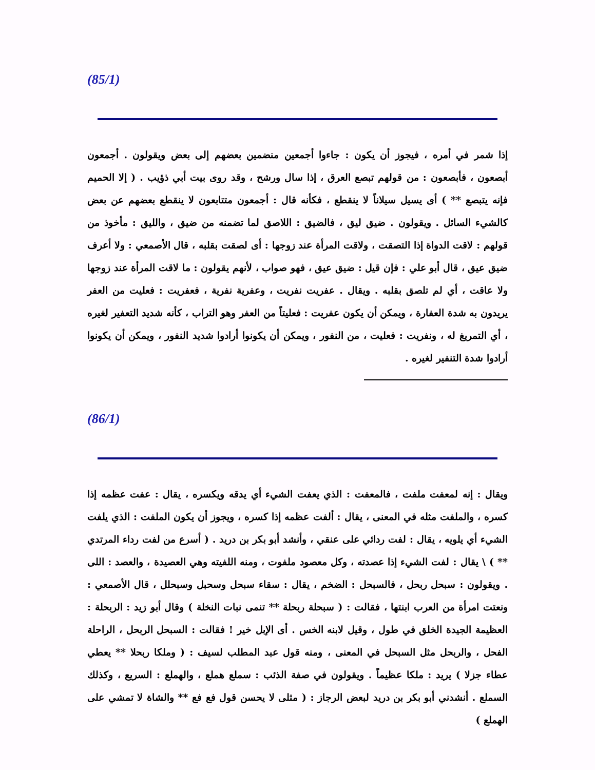(85/1)
إذا شمر في أمره ، فيجوز أن يكون : جاءوا أجمعين منضمين بعضهم إلى بعض ويقولون . أجمعون أبصعون ، فأبصعون : من قولهم تبصع العرق ، إذا سال ورشح ، وقد روى بيت أبي ذؤيب . ( إلا الحميم فإنه يتبصع ** ) أى يسيل سيلاناً لا ينقطع ، فكأنه قال : أجمعون متتابعون لا ينقطع بعضهم عن بعض كالشيء السائل . ويقولون . ضيق ليق ، فالضيق : اللاصق لما تضمنه من ضيق ، والليق : مأخوذ من قولهم : لاقت الدواة إذا التصقت ، ولاقت المرأة عند زوجها : أى لصقت بقلبه ، قال الأصمعي : ولا أعرف ضيق عيق ، قال أبو علي : فإن قيل : ضيق عيق ، فهو صواب ، لأنهم يقولون : ما لاقت المرأة عند زوجها ولا عاقت ، أي لم تلصق بقلبه . ويقال . عفريت نفريت ، وعفرية نفرية ، فعفريت : فعليت من العفر يريدون به شدة العفارة ، ويمكن أن يكون عفريت : فعليتاً من العفر وهو التراب ، كأنه شديد التعفير لغيره ، أي التمريغ له ، ونفريت : فعليت ، من النفور ، ويمكن أن يكونوا أرادوا شديد النفور ، ويمكن أن يكونوا أرادوا شدة التنفير لغيره .
(86/1)
ويقال : إنه لمعفت ملفت ، فالمعفت : الذي يعفت الشيء أي يدقه ويكسره ، يقال : عفت عظمه إذا كسره ، والملفت مثله في المعنى ، يقال : ألفت عظمه إذا كسره ، ويجوز أن يكون الملفت : الذي يلفت الشيء أي يلويه ، يقال : لفت ردائي على عنقي ، وأنشد أبو بكر بن دريد . ( أسرع من لفت رداء المرتدي ** ) \ يقال : لفت الشيء إذا عصدته ، وكل معصود ملفوت ، ومنه اللفيته وهي العصيدة ، والعصد : اللى . ويقولون : سبحل ربحل ، فالسبحل : الضخم ، يقال : سقاء سبحل وسحبل وسبحلل ، قال الأصمعي : ونعتت امرأة من العرب ابنتها ، فقالت : ( سبحلة ربحلة ** تنمى نبات النخلة ) وقال أبو زيد : الربحلة : العظيمة الجيدة الخلق في طول ، وقيل لابنه الخس . أى الإبل خير ! فقالت : السبحل الربحل ، الراحلة الفحل ، والربحل مثل السبحل في المعنى ، ومنه قول عبد المطلب لسيف : ( وملكا ربحلا ** يعطي عطاء جزلا ) يريد : ملكا عظيماً . ويقولون في صفة الذئب : سملع هملع ، والهملع : السريع ، وكذلك السملع . أنشدني أبو بكر بن دريد لبعض الرجاز : ( مثلى لا يحسن قول فع فع ** والشاة لا تمشي على الهملع )